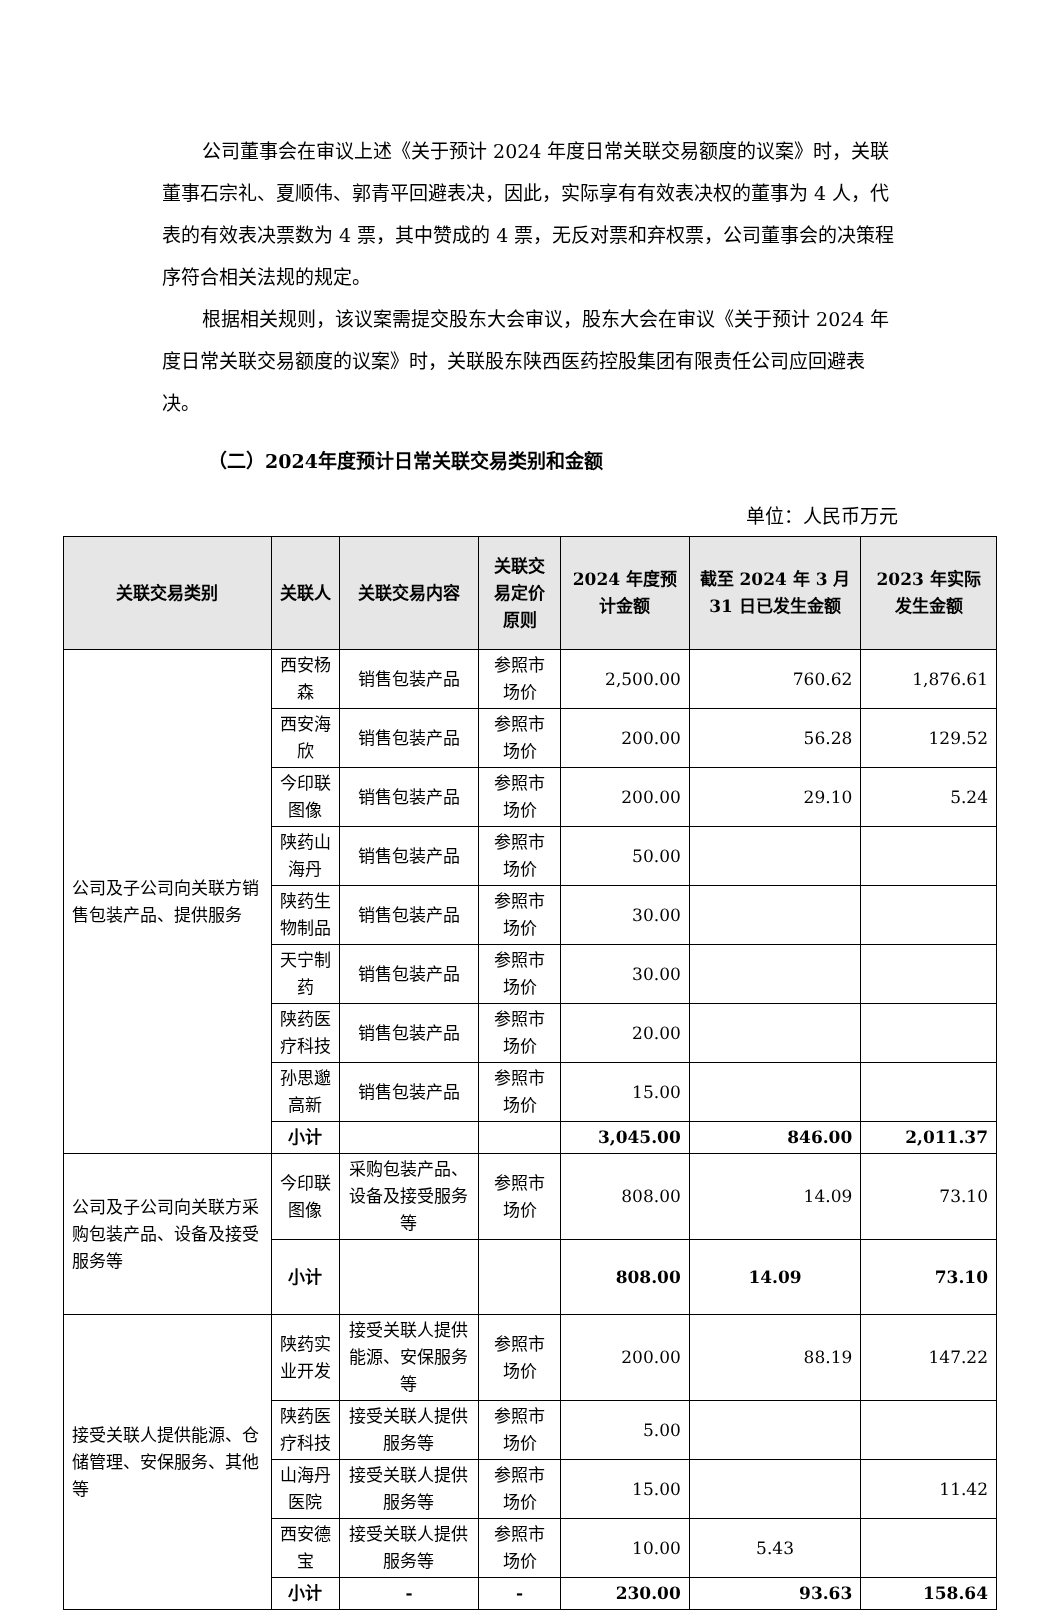公司董事会在审议上述《关于预计 2024 年度日常关联交易额度的议案》时，关联董事石宗礼、夏顺伟、郭青平回避表决，因此，实际享有有效表决权的董事为 4 人，代表的有效表决票数为 4 票，其中赞成的 4 票，无反对票和弃权票，公司董事会的决策程序符合相关法规的规定。
根据相关规则，该议案需提交股东大会审议，股东大会在审议《关于预计 2024 年度日常关联交易额度的议案》时，关联股东陕西医药控股集团有限责任公司应回避表决。
（二）2024年度预计日常关联交易类别和金额
单位：人民币万元
| 关联交易类别 | 关联人 | 关联交易内容 | 关联交易定价原则 | 2024 年度预计金额 | 截至 2024 年 3 月 31 日已发生金额 | 2023 年实际发生金额 |
| --- | --- | --- | --- | --- | --- | --- |
| 公司及子公司向关联方销售包装产品、提供服务 | 西安杨森 | 销售包装产品 | 参照市场价 | 2,500.00 | 760.62 | 1,876.61 |
| | 西安海欣 | 销售包装产品 | 参照市场价 | 200.00 | 56.28 | 129.52 |
| | 今印联图像 | 销售包装产品 | 参照市场价 | 200.00 | 29.10 | 5.24 |
| | 陕药山海丹 | 销售包装产品 | 参照市场价 | 50.00 | | |
| | 陕药生物制品 | 销售包装产品 | 参照市场价 | 30.00 | | |
| | 天宁制药 | 销售包装产品 | 参照市场价 | 30.00 | | |
| | 陕药医疗科技 | 销售包装产品 | 参照市场价 | 20.00 | | |
| | 孙思邈高新 | 销售包装产品 | 参照市场价 | 15.00 | | |
| | 小计 | | | 3,045.00 | 846.00 | 2,011.37 |
| 公司及子公司向关联方采购包装产品、设备及接受服务等 | 今印联图像 | 采购包装产品、设备及接受服务等 | 参照市场价 | 808.00 | 14.09 | 73.10 |
| | 小计 | | | 808.00 | 14.09 | 73.10 |
| 接受关联人提供能源、仓储管理、安保服务、其他等 | 陕药实业开发 | 接受关联人提供能源、安保服务等 | 参照市场价 | 200.00 | 88.19 | 147.22 |
| | 陕药医疗科技 | 接受关联人提供服务等 | 参照市场价 | 5.00 | | |
| | 山海丹医院 | 接受关联人提供服务等 | 参照市场价 | 15.00 | | 11.42 |
| | 西安德宝 | 接受关联人提供服务等 | 参照市场价 | 10.00 | 5.43 | |
| | 小计 | - | - | 230.00 | 93.63 | 158.64 |